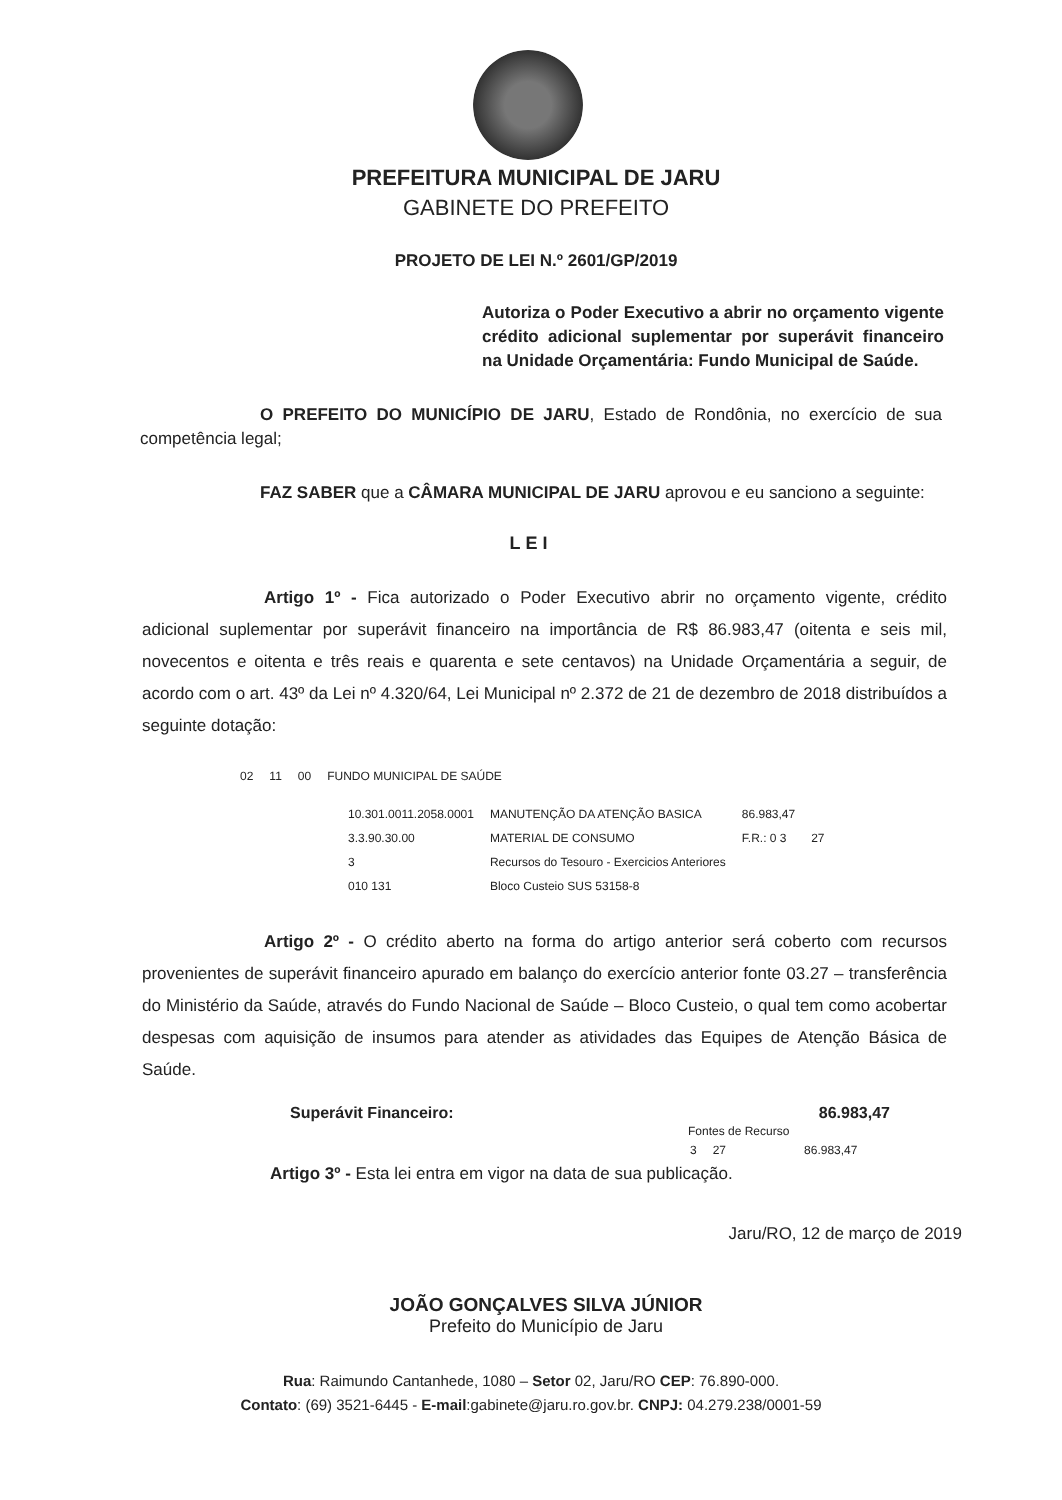PREFEITURA MUNICIPAL DE JARU
GABINETE DO PREFEITO
PROJETO DE LEI N.º 2601/GP/2019
Autoriza o Poder Executivo a abrir no orçamento vigente crédito adicional suplementar por superávit financeiro na Unidade Orçamentária: Fundo Municipal de Saúde.
O PREFEITO DO MUNICÍPIO DE JARU, Estado de Rondônia, no exercício de sua competência legal;
FAZ SABER que a CÂMARA MUNICIPAL DE JARU aprovou e eu sanciono a seguinte:
LEI
Artigo 1º - Fica autorizado o Poder Executivo abrir no orçamento vigente, crédito adicional suplementar por superávit financeiro na importância de R$ 86.983,47 (oitenta e seis mil, novecentos e oitenta e três reais e quarenta e sete centavos) na Unidade Orçamentária a seguir, de acordo com o art. 43º da Lei nº 4.320/64, Lei Municipal nº 2.372 de 21 de dezembro de 2018 distribuídos a seguinte dotação:
| 02 | 11 | 00 | FUNDO MUNICIPAL DE SAÚDE |
| 10.301.0011.2058.0001 | MANUTENÇÃO DA ATENÇÃO BASICA | 86.983,47 | |
| 3.3.90.30.00 | MATERIAL DE CONSUMO | F.R.: 0 3 | 27 |
| 3 | Recursos do Tesouro - Exercicios Anteriores | | |
| 010 131 | Bloco Custeio SUS 53158-8 | | |
Artigo 2º - O crédito aberto na forma do artigo anterior será coberto com recursos provenientes de superávit financeiro apurado em balanço do exercício anterior fonte 03.27 – transferência do Ministério da Saúde, através do Fundo Nacional de Saúde – Bloco Custeio, o qual tem como acobertar despesas com aquisição de insumos para atender as atividades das Equipes de Atenção Básica de Saúde.
Superávit Financeiro: 86.983,47
Fontes de Recurso
| 3 | 27 | 86.983,47 |
Artigo 3º - Esta lei entra em vigor na data de sua publicação.
Jaru/RO, 12 de março de 2019
JOÃO GONÇALVES SILVA JÚNIOR
Prefeito do Município de Jaru
Rua: Raimundo Cantanhede, 1080 – Setor 02, Jaru/RO CEP: 76.890-000.
Contato: (69) 3521-6445 - E-mail:gabinete@jaru.ro.gov.br. CNPJ: 04.279.238/0001-59